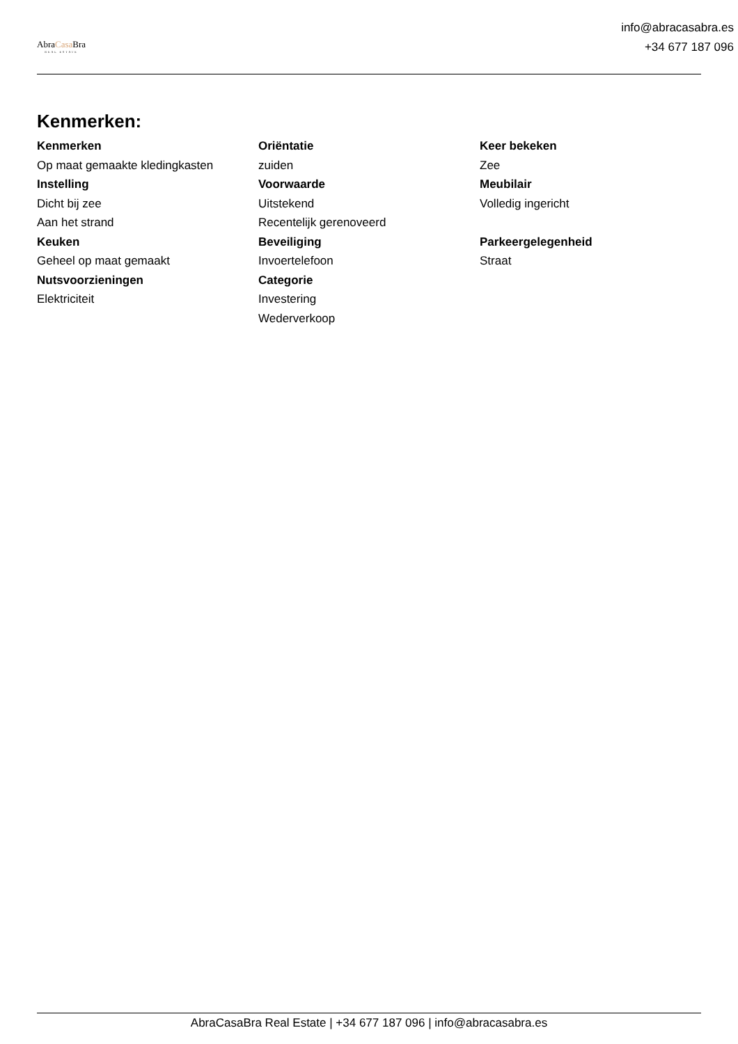AbraCasa Bra
REAL ESTATE
info@abracasabra.es
+34 677 187 096
Kenmerken:
Kenmerken
Op maat gemaakte kledingkasten
Instelling
Dicht bij zee
Aan het strand
Keuken
Geheel op maat gemaakt
Nutsvoorzieningen
Elektriciteit
Oriëntatie
zuiden
Voorwaarde
Uitstekend
Recentelijk gerenoveerd
Beveiliging
Invoertelefoon
Categorie
Investering
Wederverkoop
Keer bekeken
Zee
Meubilair
Volledig ingericht
Parkeergelegenheid
Straat
AbraCasaBra Real Estate | +34 677 187 096 | info@abracasabra.es